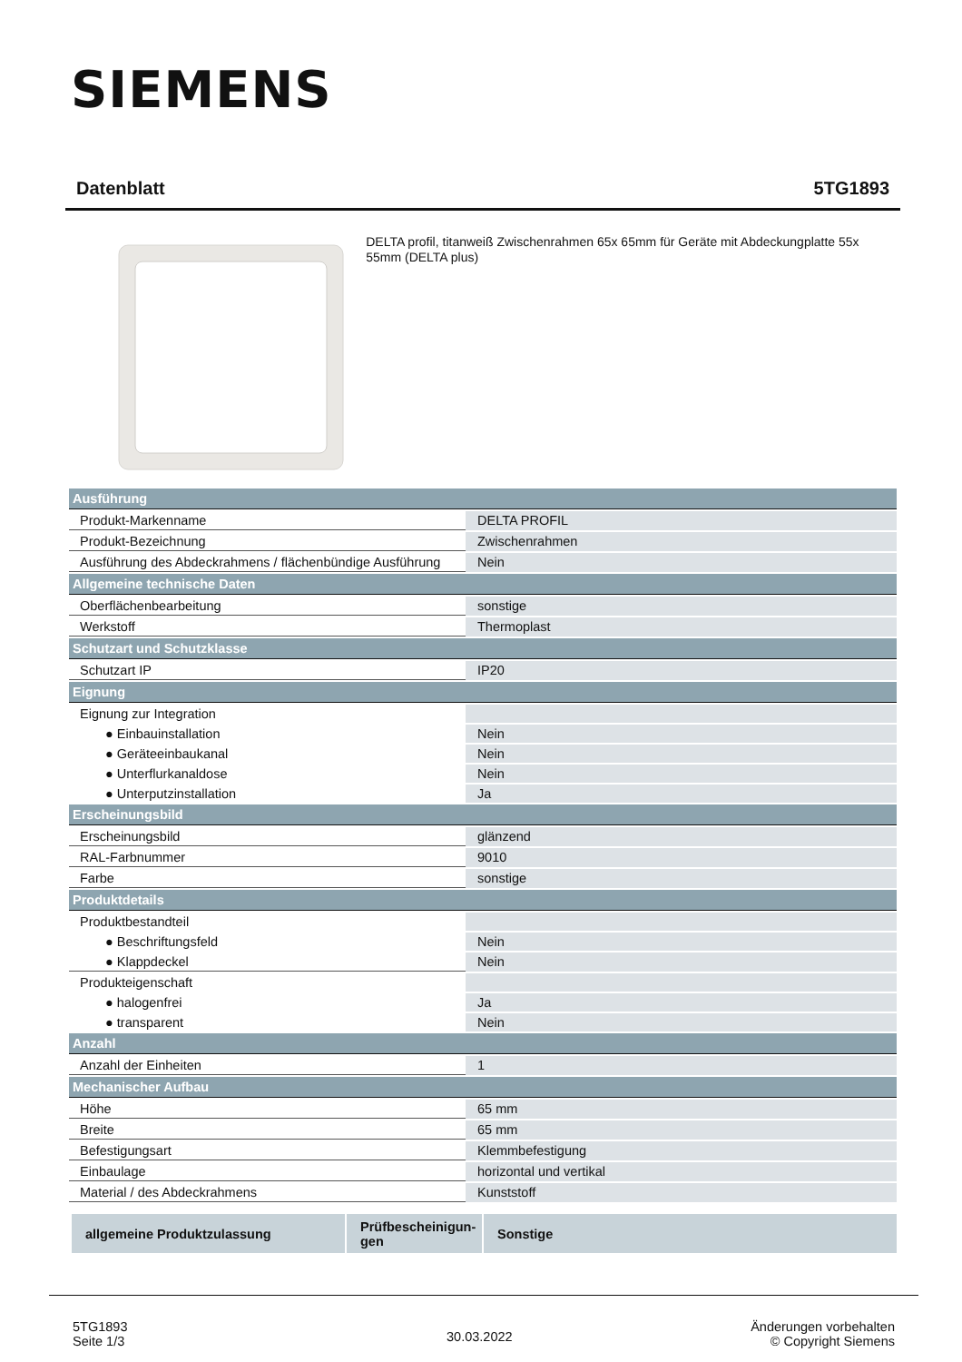SIEMENS
Datenblatt 5TG1893
DELTA profil, titanweiß Zwischenrahmen 65x 65mm für Geräte mit Abdeckungplatte 55x 55mm (DELTA plus)
| Ausführung | |
| Produkt-Markenname | DELTA PROFIL |
| Produkt-Bezeichnung | Zwischenrahmen |
| Ausführung des Abdeckrahmens / flächenbündige Ausführung | Nein |
| Allgemeine technische Daten | |
| Oberflächenbearbeitung | sonstige |
| Werkstoff | Thermoplast |
| Schutzart und Schutzklasse | |
| Schutzart IP | IP20 |
| Eignung | |
| Eignung zur Integration | |
| ● Einbauinstallation | Nein |
| ● Geräteeinbaukanal | Nein |
| ● Unterflurkanaldose | Nein |
| ● Unterputzinstallation | Ja |
| Erscheinungsbild | |
| Erscheinungsbild | glänzend |
| RAL-Farbnummer | 9010 |
| Farbe | sonstige |
| Produktdetails | |
| Produktbestandteil | |
| ● Beschriftungsfeld | Nein |
| ● Klappdeckel | Nein |
| Produkteigenschaft | |
| ● halogenfrei | Ja |
| ● transparent | Nein |
| Anzahl | |
| Anzahl der Einheiten | 1 |
| Mechanischer Aufbau | |
| Höhe | 65 mm |
| Breite | 65 mm |
| Befestigungsart | Klemmbefestigung |
| Einbaulage | horizontal und vertikal |
| Material / des Abdeckrahmens | Kunststoff |
allgemeine Produktzulassung Prüfbescheinigun-
gen
Sonstige
5TG1893
Seite 1/3
30.03.2022
Änderungen vorbehalten
© Copyright Siemens